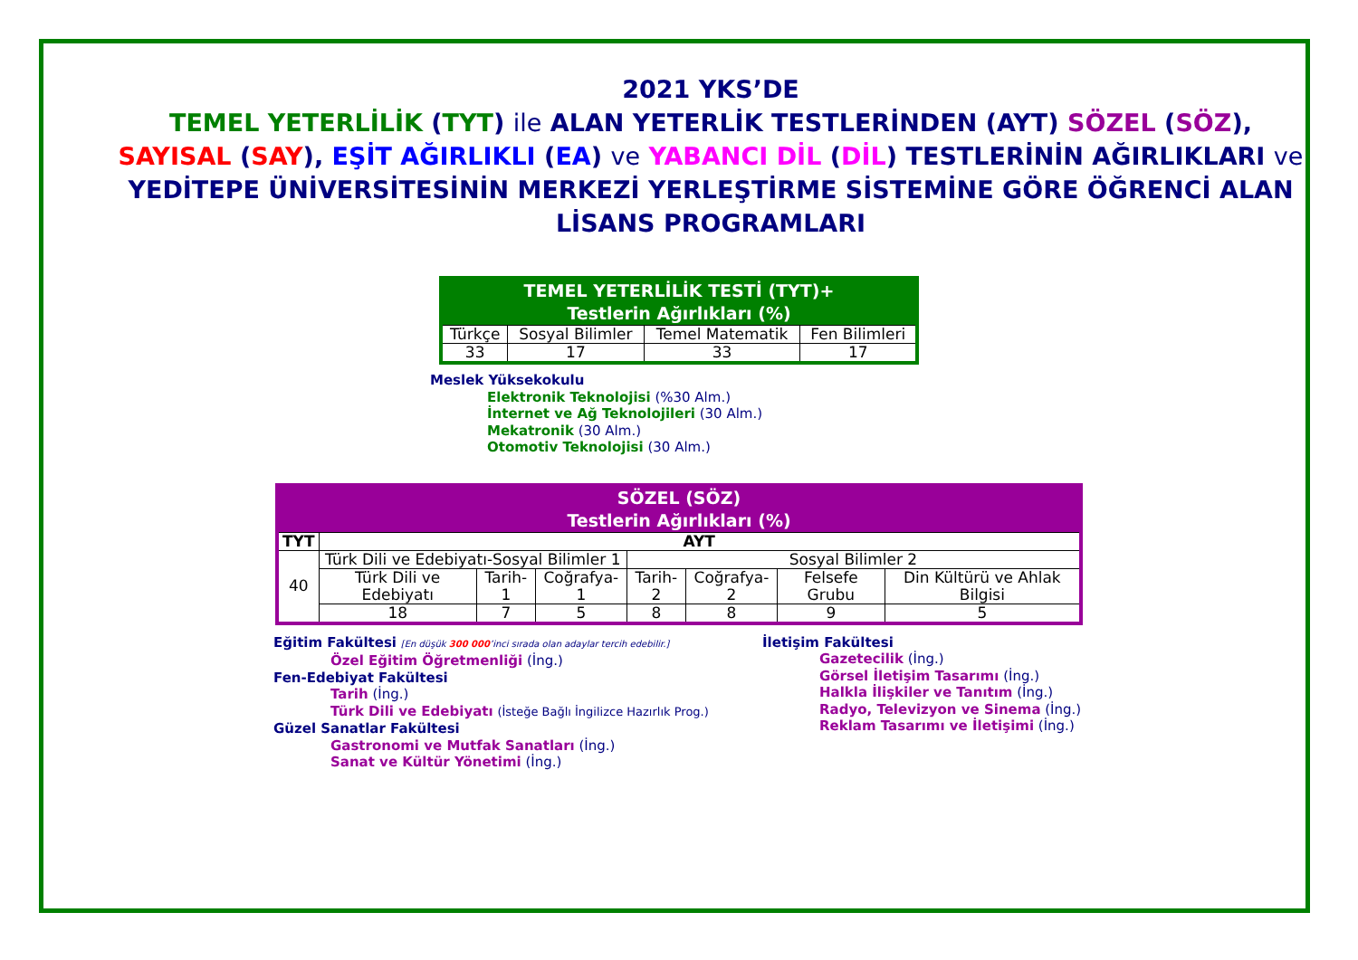2021 YKS’DE
TEMEL YETERLİLİK (TYT) ile ALAN YETERLİK TESTLERİNDEN (AYT) SÖZEL (SÖZ), SAYISAL (SAY), EŞİT AĞIRLIKLI (EA) ve YABANCI DİL (DİL) TESTLERİNİN AĞIRLIKLARI ve YEDİTEPE ÜNİVERSİTESİNİN MERKEZİ YERLEŞTİRME SİSTEMİNE GÖRE ÖĞRENCİ ALAN LİSANS PROGRAMLARI
| TEMEL YETERLİLİK TESTİ (TYT)+ Testlerin Ağırlıkları (%) | | | |
| --- | --- | --- | --- |
| Türkçe | Sosyal Bilimler | Temel Matematik | Fen Bilimleri |
| 33 | 17 | 33 | 17 |
Meslek Yüksekokulu
Elektronik Teknolojisi (%30 Alm.)
İnternet ve Ağ Teknolojileri (30 Alm.)
Mekatronik (30 Alm.)
Otomotiv Teknolojisi (30 Alm.)
| SÖZEL (SÖZ) Testlerin Ağırlıkları (%) | | | | | | | |
| --- | --- | --- | --- | --- | --- | --- | --- |
| TYT | AYT | | | | | | |
| 40 | Türk Dili ve Edebiyatı-Sosyal Bilimler 1 | | | Sosyal Bilimler 2 | | | |
| | Türk Dili ve Edebiyatı | Tarih-1 | Coğrafya-1 | Tarih-2 | Coğrafya-2 | Felsefe Grubu | Din Kültürü ve Ahlak Bilgisi |
| | 18 | 7 | 5 | 8 | 8 | 9 | 5 |
Eğitim Fakültesi [En düşük 300 000’inci sırada olan adaylar tercih edebilir.]
Özel Eğitim Öğretmenliği (İng.)
Fen-Edebiyat Fakültesi
Tarih (İng.)
Türk Dili ve Edebiyatı (İsteğe Bağlı İngilizce Hazırlık Prog.)
Güzel Sanatlar Fakültesi
Gastronomi ve Mutfak Sanatları (İng.)
Sanat ve Kültür Yönetimi (İng.)
İletişim Fakültesi
Gazetecilik (İng.)
Görsel İletişim Tasarımı (İng.)
Halkla İlişkiler ve Tanıtım (İng.)
Radyo, Televizyon ve Sinema (İng.)
Reklam Tasarımı ve İletişimi (İng.)